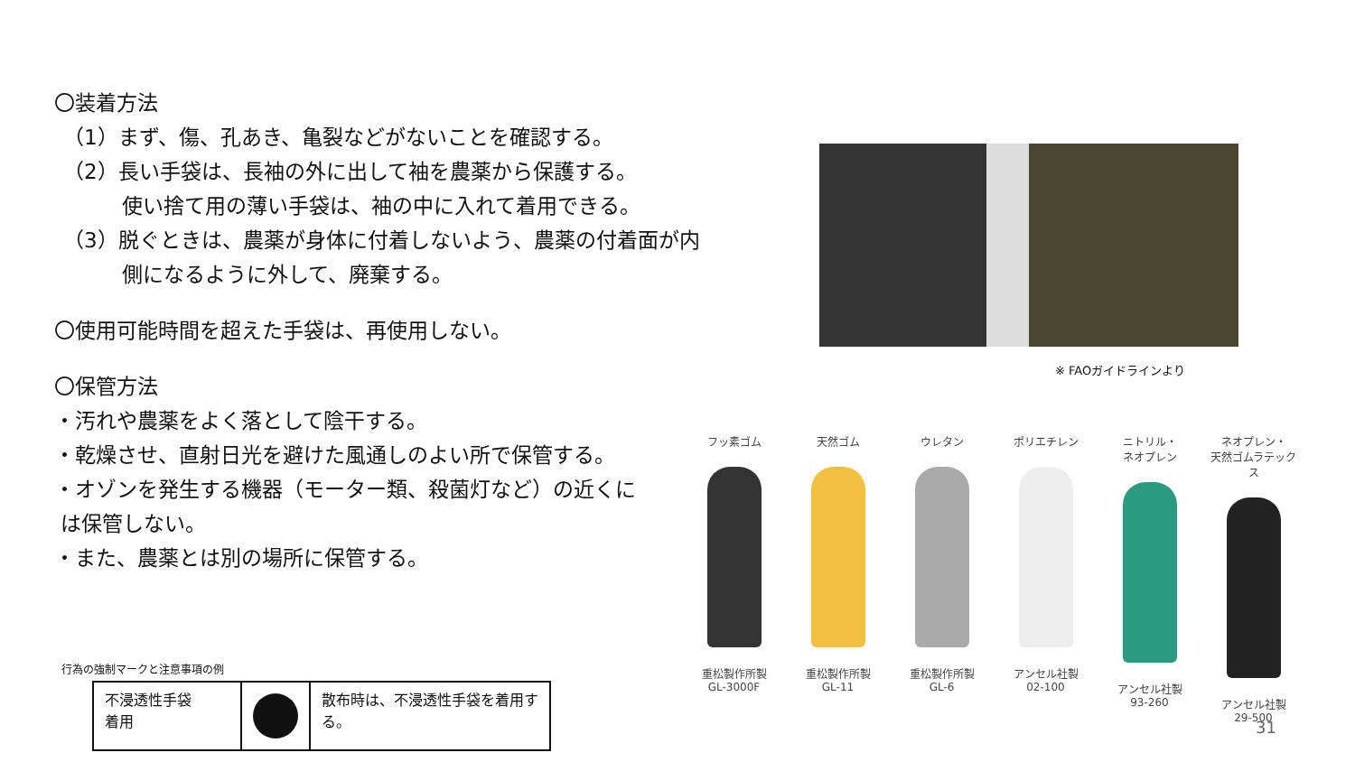〇装着方法
（1）まず、傷、孔あき、亀裂などがないことを確認する。
（2）長い手袋は、長袖の外に出して袖を農薬から保護する。
使い捨て用の薄い手袋は、袖の中に入れて着用できる。
（3）脱ぐときは、農薬が身体に付着しないよう、農薬の付着面が内
側になるように外して、廃棄する。
〇使用可能時間を超えた手袋は、再使用しない。
〇保管方法
・汚れや農薬をよく落として陰干する。
・乾燥させ、直射日光を避けた風通しのよい所で保管する。
・オゾンを発生する機器（モーター類、殺菌灯など）の近くに
は保管しない。
・また、農薬とは別の場所に保管する。
※ FAOガイドラインより
フッ素ゴム
重松製作所製
GL-3000F
天然ゴム
重松製作所製
GL-11
ウレタン
重松製作所製
GL-6
ポリエチレン
アンセル社製
02-100
ニトリル・
ネオプレン
アンセル社製
93-260
ネオプレン・
天然ゴムラテックス
アンセル社製
29-500
行為の強制マークと注意事項の例
| 不浸透性手袋 着用 | | 散布時は、不浸透性手袋を着用する。 |
31